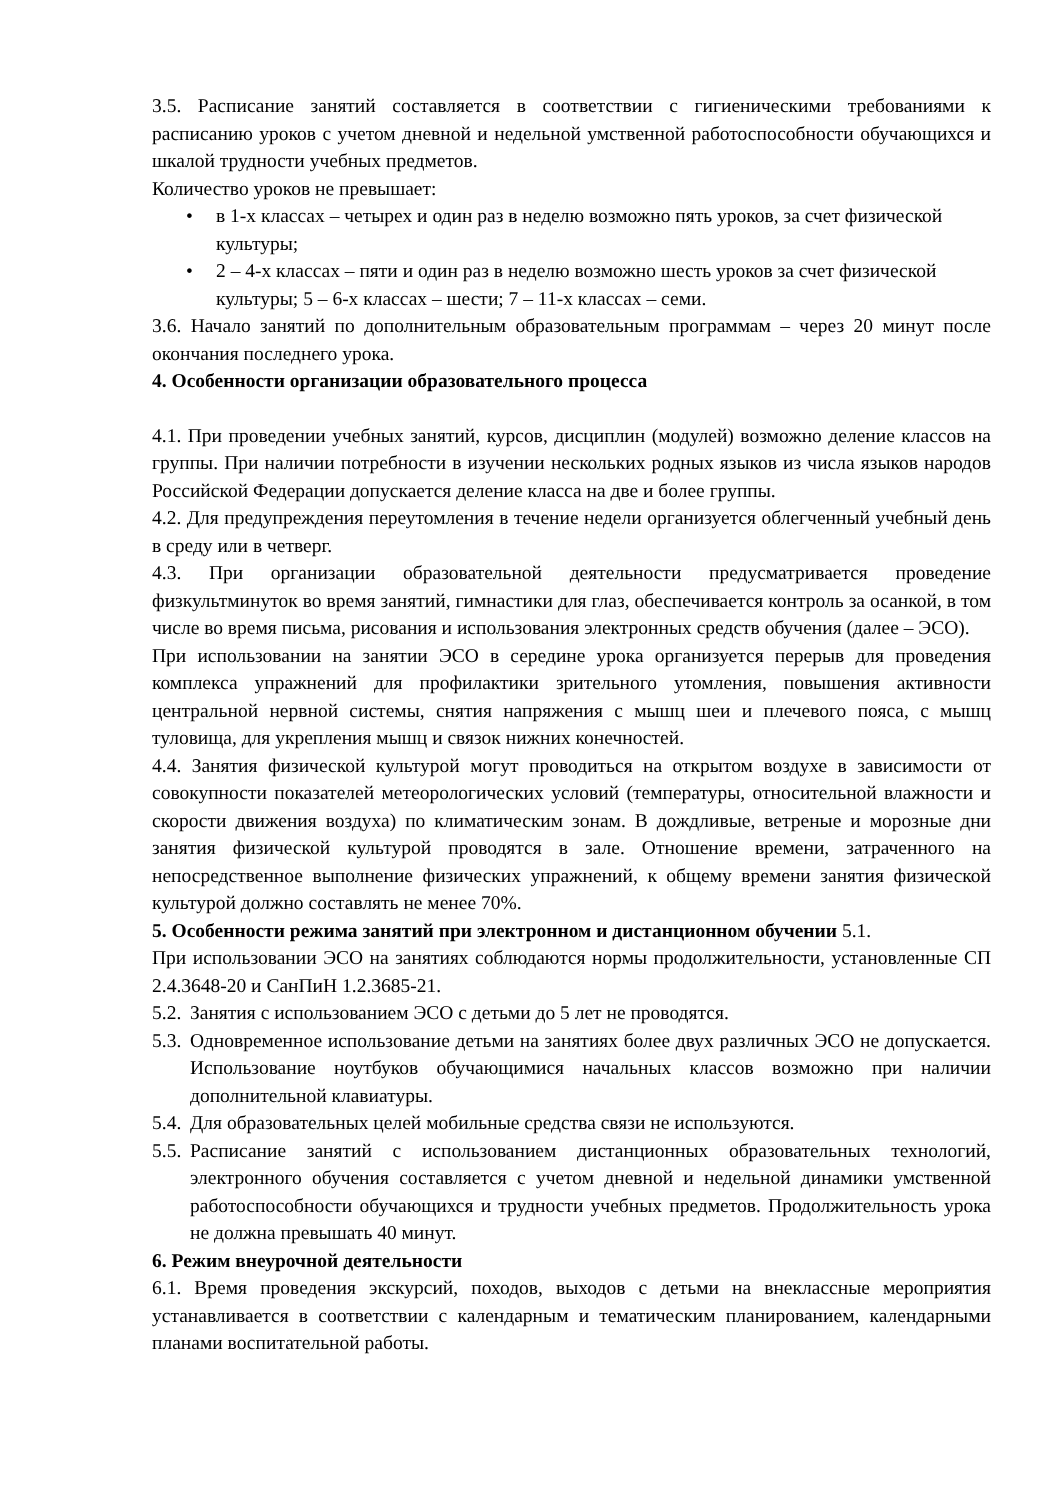3.5. Расписание занятий составляется в соответствии с гигиеническими требованиями к расписанию уроков с учетом дневной и недельной умственной работоспособности обучающихся и шкалой трудности учебных предметов.
Количество уроков не превышает:
• в 1-х классах – четырех и один раз в неделю возможно пять уроков, за счет физической культуры;
• 2 – 4-х классах – пяти и один раз в неделю возможно шесть уроков за счет физической культуры; 5 – 6-х классах – шести; 7 – 11-х классах – семи.
3.6. Начало занятий по дополнительным образовательным программам – через 20 минут после окончания последнего урока.
4. Особенности организации образовательного процесса
4.1. При проведении учебных занятий, курсов, дисциплин (модулей) возможно деление классов на группы. При наличии потребности в изучении нескольких родных языков из числа языков народов Российской Федерации допускается деление класса на две и более группы.
4.2. Для предупреждения переутомления в течение недели организуется облегченный учебный день в среду или в четверг.
4.3. При организации образовательной деятельности предусматривается проведение физкультминуток во время занятий, гимнастики для глаз, обеспечивается контроль за осанкой, в том числе во время письма, рисования и использования электронных средств обучения (далее – ЭСО).
При использовании на занятии ЭСО в середине урока организуется перерыв для проведения комплекса упражнений для профилактики зрительного утомления, повышения активности центральной нервной системы, снятия напряжения с мышц шеи и плечевого пояса, с мышц туловища, для укрепления мышц и связок нижних конечностей.
4.4. Занятия физической культурой могут проводиться на открытом воздухе в зависимости от совокупности показателей метеорологических условий (температуры, относительной влажности и скорости движения воздуха) по климатическим зонам. В дождливые, ветреные и морозные дни занятия физической культурой проводятся в зале. Отношение времени, затраченного на непосредственное выполнение физических упражнений, к общему времени занятия физической культурой должно составлять не менее 70%.
5. Особенности режима занятий при электронном и дистанционном обучении 5.1.
При использовании ЭСО на занятиях соблюдаются нормы продолжительности, установленные СП 2.4.3648-20 и СанПиН 1.2.3685-21.
5.2.
Занятия с использованием ЭСО с детьми до 5 лет не проводятся.
5.3.
Одновременное использование детьми на занятиях более двух различных ЭСО не допускается. Использование ноутбуков обучающимися начальных классов возможно при наличии дополнительной клавиатуры.
5.4.
Для образовательных целей мобильные средства связи не используются.
5.5.
Расписание занятий с использованием дистанционных образовательных технологий, электронного обучения составляется с учетом дневной и недельной динамики умственной работоспособности обучающихся и трудности учебных предметов. Продолжительность урока не должна превышать 40 минут.
6. Режим внеурочной деятельности
6.1. Время проведения экскурсий, походов, выходов с детьми на внеклассные мероприятия устанавливается в соответствии с календарным и тематическим планированием, календарными планами воспитательной работы.